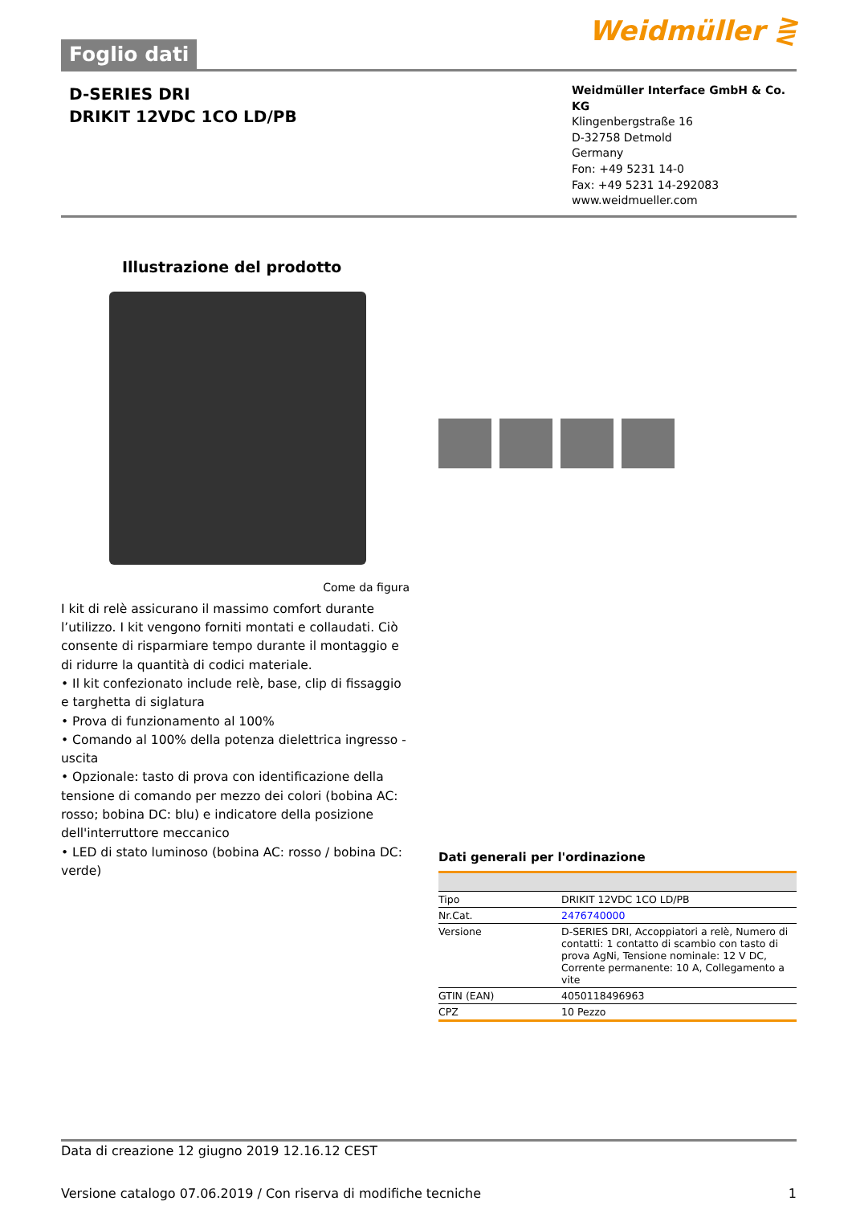Foglio dati
Weidmüller ⋛
D-SERIES DRI
DRIKIT 12VDC 1CO LD/PB
Weidmüller Interface GmbH & Co. KG
Klingenbergstraße 16
D-32758 Detmold
Germany
Fon: +49 5231 14-0
Fax: +49 5231 14-292083
www.weidmueller.com
Illustrazione del prodotto
Come da figura
I kit di relè assicurano il massimo comfort durante l’utilizzo. I kit vengono forniti montati e collaudati. Ciò consente di risparmiare tempo durante il montaggio e di ridurre la quantità di codici materiale.
• Il kit confezionato include relè, base, clip di fissaggio e targhetta di siglatura
• Prova di funzionamento al 100%
• Comando al 100% della potenza dielettrica ingresso - uscita
• Opzionale: tasto di prova con identificazione della tensione di comando per mezzo dei colori (bobina AC: rosso; bobina DC: blu) e indicatore della posizione dell'interruttore meccanico
• LED di stato luminoso (bobina AC: rosso / bobina DC: verde)
Dati generali per l'ordinazione
| Tipo | DRIKIT 12VDC 1CO LD/PB |
| Nr.Cat. | 2476740000 |
| Versione | D-SERIES DRI, Accoppiatori a relè, Numero di contatti: 1 contatto di scambio con tasto di prova AgNi, Tensione nominale: 12 V DC, Corrente permanente: 10 A, Collegamento a vite |
| GTIN (EAN) | 4050118496963 |
| CPZ | 10 Pezzo |
Data di creazione 12 giugno 2019 12.16.12 CEST
Versione catalogo 07.06.2019 / Con riserva di modifiche tecniche 1